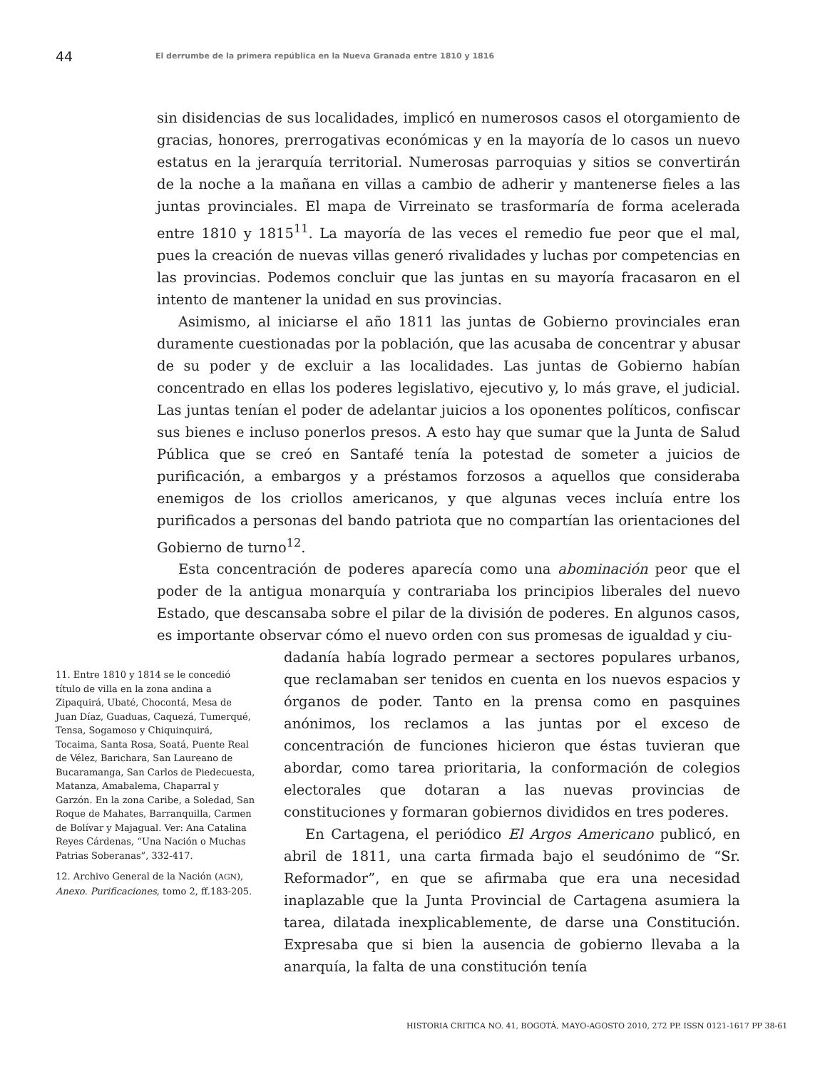44 El derrumbe de la primera república en la Nueva Granada entre 1810 y 1816
sin disidencias de sus localidades, implicó en numerosos casos el otorgamiento de gracias, honores, prerrogativas económicas y en la mayoría de lo casos un nuevo estatus en la jerarquía territorial. Numerosas parroquias y sitios se convertirán de la noche a la mañana en villas a cambio de adherir y mantenerse fieles a las juntas provinciales. El mapa de Virreinato se trasformaría de forma acelerada entre 1810 y 1815<sup>11</sup>. La mayoría de las veces el remedio fue peor que el mal, pues la creación de nuevas villas generó rivalidades y luchas por competencias en las provincias. Podemos concluir que las juntas en su mayoría fracasaron en el intento de mantener la unidad en sus provincias.
Asimismo, al iniciarse el año 1811 las juntas de Gobierno provinciales eran duramente cuestionadas por la población, que las acusaba de concentrar y abusar de su poder y de excluir a las localidades. Las juntas de Gobierno habían concentrado en ellas los poderes legislativo, ejecutivo y, lo más grave, el judicial. Las juntas tenían el poder de adelantar juicios a los oponentes políticos, confiscar sus bienes e incluso ponerlos presos. A esto hay que sumar que la Junta de Salud Pública que se creó en Santafé tenía la potestad de someter a juicios de purificación, a embargos y a préstamos forzosos a aquellos que consideraba enemigos de los criollos americanos, y que algunas veces incluía entre los purificados a personas del bando patriota que no compartían las orientaciones del Gobierno de turno<sup>12</sup>.
Esta concentración de poderes aparecía como una abominación peor que el poder de la antigua monarquía y contrariaba los principios liberales del nuevo Estado, que descansaba sobre el pilar de la división de poderes. En algunos casos, es importante observar cómo el nuevo orden con sus promesas de igualdad y ciu-
11. Entre 1810 y 1814 se le concedió título de villa en la zona andina a Zipaquirá, Ubaté, Chocontá, Mesa de Juan Díaz, Guaduas, Caquezá, Tumerqué, Tensa, Sogamoso y Chiquinquirá, Tocaima, Santa Rosa, Soatá, Puente Real de Vélez, Barichara, San Laureano de Bucaramanga, San Carlos de Piedecuesta, Matanza, Amabalema, Chaparral y Garzón. En la zona Caribe, a Soledad, San Roque de Mahates, Barranquilla, Carmen de Bolívar y Majagual. Ver: Ana Catalina Reyes Cárdenas, “Una Nación o Muchas Patrias Soberanas”, 332-417.
12. Archivo General de la Nación (AGN), Anexo. Purificaciones, tomo 2, ff.183-205.
dadanía había logrado permear a sectores populares urbanos, que reclamaban ser tenidos en cuenta en los nuevos espacios y órganos de poder. Tanto en la prensa como en pasquines anónimos, los reclamos a las juntas por el exceso de concentración de funciones hicieron que éstas tuvieran que abordar, como tarea prioritaria, la conformación de colegios electorales que dotaran a las nuevas provincias de constituciones y formaran gobiernos divididos en tres poderes.
En Cartagena, el periódico El Argos Americano publicó, en abril de 1811, una carta firmada bajo el seudónimo de “Sr. Reformador”, en que se afirmaba que era una necesidad inaplazable que la Junta Provincial de Cartagena asumiera la tarea, dilatada inexplicablemente, de darse una Constitución. Expresaba que si bien la ausencia de gobierno llevaba a la anarquía, la falta de una constitución tenía
HISTORIA CRITICA NO. 41, BOGOTÁ, MAYO-AGOSTO 2010, 272 PP. ISSN 0121-1617 PP 38-61